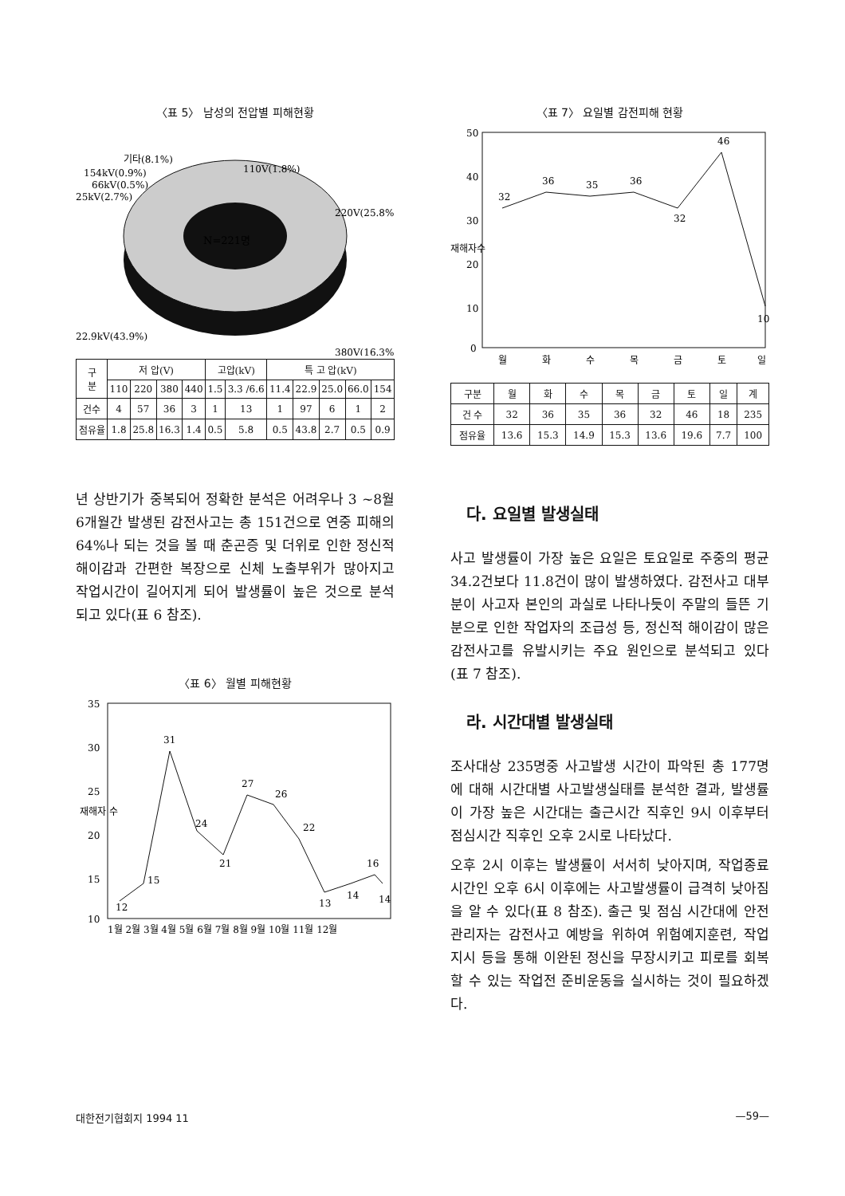〈표 5〉 남성의 전압별 피해현황
N=221명
110V(1.8%)
220V(25.8%)
380V(16.3%)
22.9kV(43.9%)
25kV(2.7%)
66kV(0.5%)
154kV(0.9%)
기타(8.1%)
| 구 분 | 저 압(V) | | | | 고압(kV) | | 특 고 압(kV) | | | | |
| | 110 | 220 | 380 | 440 | 1.5 | 3.3 /6.6 | 11.4 | 22.9 | 25.0 | 66.0 | 154 |
| 건수 | 4 | 57 | 36 | 3 | 1 | 13 | 1 | 97 | 6 | 1 | 2 |
| 점유율 | 1.8 | 25.8 | 16.3 | 1.4 | 0.5 | 5.8 | 0.5 | 43.8 | 2.7 | 0.5 | 0.9 |
년 상반기가 중복되어 정확한 분석은 어려우나 3 ~8월 6개월간 발생된 감전사고는 총 151건으로 연중 피해의 64%나 되는 것을 볼 때 춘곤증 및 더위로 인한 정신적 해이감과 간편한 복장으로 신체 노출부위가 많아지고 작업시간이 길어지게 되어 발생률이 높은 것으로 분석되고 있다(표 6 참조).
〈표 6〉 월별 피해현황
재해자 수
35
30
25
20
15
10
12
15
31
24
21
27
26
22
13
14
16
14
1월 2월 3월 4월 5월 6월 7월 8월 9월 10월 11월 12월
〈표 7〉 요일별 감전피해 현황
재해자수
50
40
30
20
10
0
32
36
35
36
32
46
10
월
화
수
목
금
토
일
| 구분 | 월 | 화 | 수 | 목 | 금 | 토 | 일 | 계 |
| 건 수 | 32 | 36 | 35 | 36 | 32 | 46 | 18 | 235 |
| 점유율 | 13.6 | 15.3 | 14.9 | 15.3 | 13.6 | 19.6 | 7.7 | 100 |
다. 요일별 발생실태
사고 발생률이 가장 높은 요일은 토요일로 주중의 평균 34.2건보다 11.8건이 많이 발생하였다. 감전사고 대부분이 사고자 본인의 과실로 나타나듯이 주말의 들뜬 기분으로 인한 작업자의 조급성 등, 정신적 해이감이 많은 감전사고를 유발시키는 주요 원인으로 분석되고 있다(표 7 참조).
라. 시간대별 발생실태
조사대상 235명중 사고발생 시간이 파악된 총 177명에 대해 시간대별 사고발생실태를 분석한 결과, 발생률이 가장 높은 시간대는 출근시간 직후인 9시 이후부터 점심시간 직후인 오후 2시로 나타났다.
오후 2시 이후는 발생률이 서서히 낮아지며, 작업종료 시간인 오후 6시 이후에는 사고발생률이 급격히 낮아짐을 알 수 있다(표 8 참조). 출근 및 점심 시간대에 안전관리자는 감전사고 예방을 위하여 위험예지훈련, 작업지시 등을 통해 이완된 정신을 무장시키고 피로를 회복할 수 있는 작업전 준비운동을 실시하는 것이 필요하겠다.
대한전기협회지 1994 11 —59—